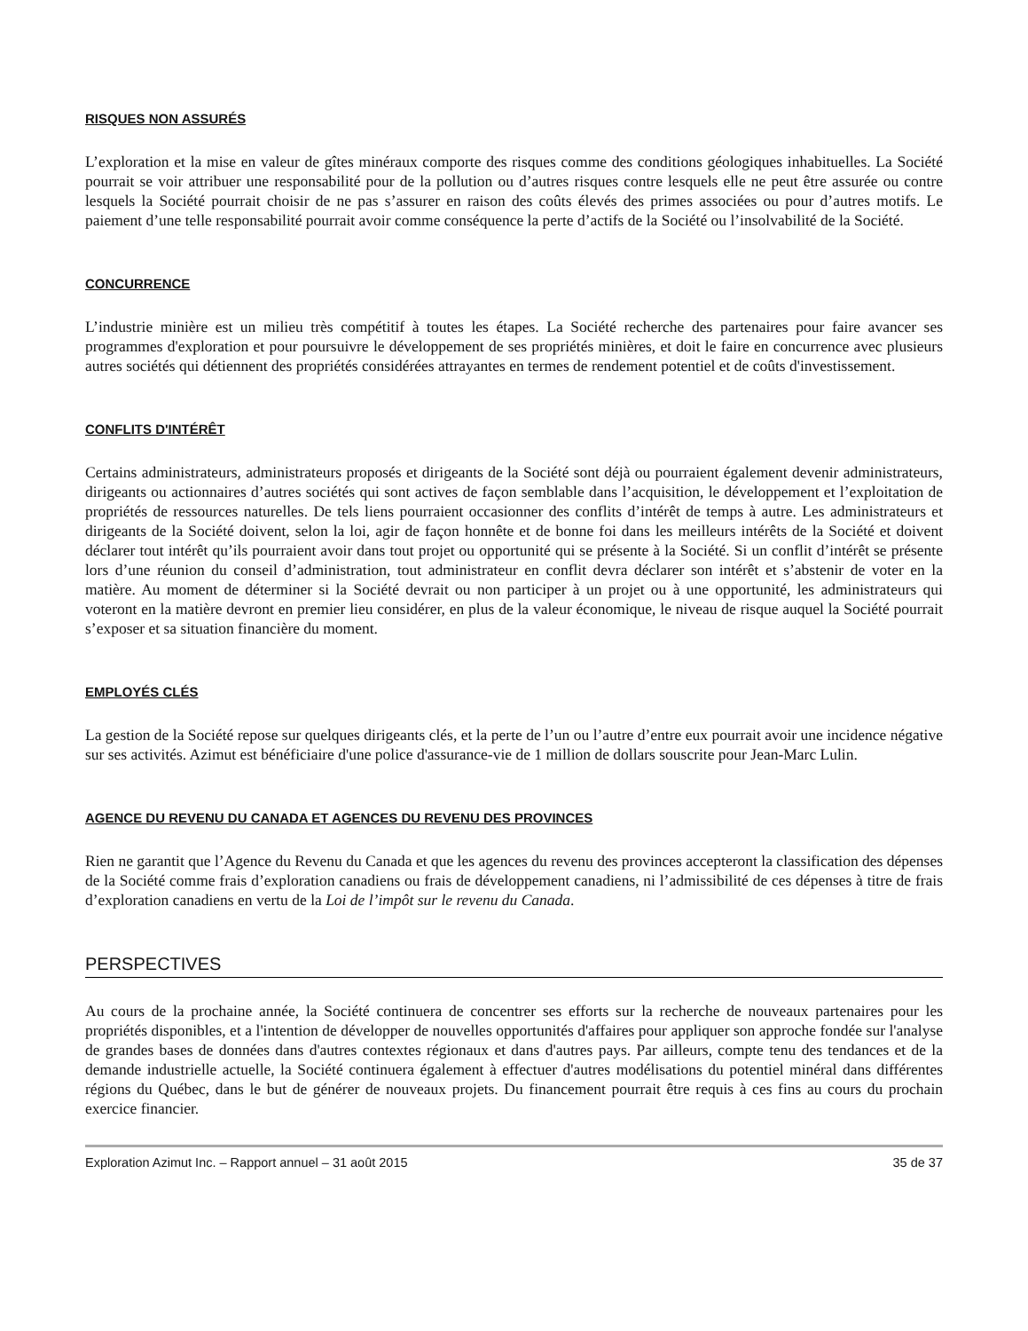RISQUES NON ASSURÉS
L’exploration et la mise en valeur de gîtes minéraux comporte des risques comme des conditions géologiques inhabituelles. La Société pourrait se voir attribuer une responsabilité pour de la pollution ou d’autres risques contre lesquels elle ne peut être assurée ou contre lesquels la Société pourrait choisir de ne pas s’assurer en raison des coûts élevés des primes associées ou pour d’autres motifs. Le paiement d’une telle responsabilité pourrait avoir comme conséquence la perte d’actifs de la Société ou l’insolvabilité de la Société.
CONCURRENCE
L’industrie minière est un milieu très compétitif à toutes les étapes. La Société recherche des partenaires pour faire avancer ses programmes d'exploration et pour poursuivre le développement de ses propriétés minières, et doit le faire en concurrence avec plusieurs autres sociétés qui détiennent des propriétés considérées attrayantes en termes de rendement potentiel et de coûts d'investissement.
CONFLITS D'INTÉRÊT
Certains administrateurs, administrateurs proposés et dirigeants de la Société sont déjà ou pourraient également devenir administrateurs, dirigeants ou actionnaires d’autres sociétés qui sont actives de façon semblable dans l’acquisition, le développement et l’exploitation de propriétés de ressources naturelles. De tels liens pourraient occasionner des conflits d’intérêt de temps à autre. Les administrateurs et dirigeants de la Société doivent, selon la loi, agir de façon honnête et de bonne foi dans les meilleurs intérêts de la Société et doivent déclarer tout intérêt qu’ils pourraient avoir dans tout projet ou opportunité qui se présente à la Société. Si un conflit d’intérêt se présente lors d’une réunion du conseil d’administration, tout administrateur en conflit devra déclarer son intérêt et s’abstenir de voter en la matière. Au moment de déterminer si la Société devrait ou non participer à un projet ou à une opportunité, les administrateurs qui voteront en la matière devront en premier lieu considérer, en plus de la valeur économique, le niveau de risque auquel la Société pourrait s’exposer et sa situation financière du moment.
EMPLOYÉS CLÉS
La gestion de la Société repose sur quelques dirigeants clés, et la perte de l’un ou l’autre d’entre eux pourrait avoir une incidence négative sur ses activités. Azimut est bénéficiaire d'une police d'assurance-vie de 1 million de dollars souscrite pour Jean-Marc Lulin.
AGENCE DU REVENU DU CANADA ET AGENCES DU REVENU DES PROVINCES
Rien ne garantit que l’Agence du Revenu du Canada et que les agences du revenu des provinces accepteront la classification des dépenses de la Société comme frais d’exploration canadiens ou frais de développement canadiens, ni l’admissibilité de ces dépenses à titre de frais d’exploration canadiens en vertu de la Loi de l’impôt sur le revenu du Canada.
PERSPECTIVES
Au cours de la prochaine année, la Société continuera de concentrer ses efforts sur la recherche de nouveaux partenaires pour les propriétés disponibles, et a l'intention de développer de nouvelles opportunités d'affaires pour appliquer son approche fondée sur l'analyse de grandes bases de données dans d'autres contextes régionaux et dans d'autres pays. Par ailleurs, compte tenu des tendances et de la demande industrielle actuelle, la Société continuera également à effectuer d'autres modélisations du potentiel minéral dans différentes régions du Québec, dans le but de générer de nouveaux projets. Du financement pourrait être requis à ces fins au cours du prochain exercice financier.
Exploration Azimut Inc. – Rapport annuel – 31 août 2015 35 de 37